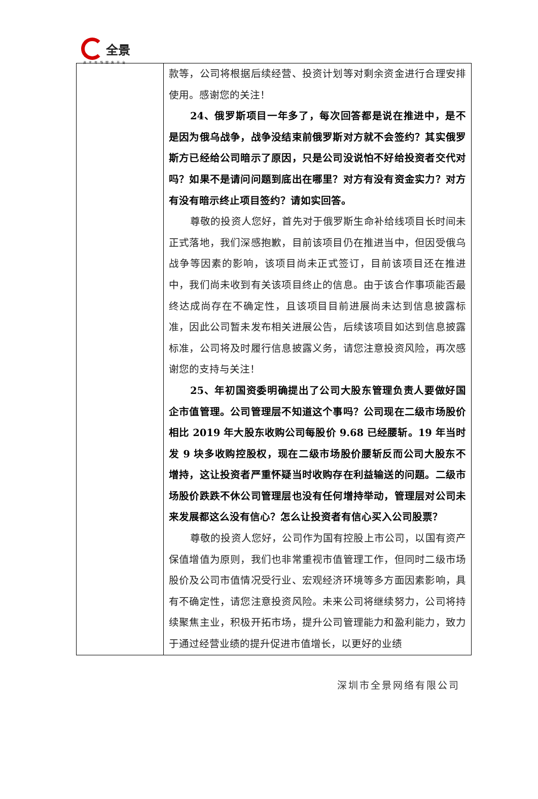全景
资本市场服务平台
| | 款等，公司将根据后续经营、投资计划等对剩余资金进行合理安排使用。感谢您的关注！ 24、俄罗斯项目一年多了，每次回答都是说在推进中，是不是因为俄乌战争，战争没结束前俄罗斯对方就不会签约？其实俄罗斯方已经给公司暗示了原因，只是公司没说怕不好给投资者交代对吗？如果不是请问问题到底出在哪里？对方有没有资金实力？对方有没有暗示终止项目签约？请如实回答。 尊敬的投资人您好，首先对于俄罗斯生命补给线项目长时间未正式落地，我们深感抱歉，目前该项目仍在推进当中，但因受俄乌战争等因素的影响，该项目尚未正式签订，目前该项目还在推进中，我们尚未收到有关该项目终止的信息。由于该合作事项能否最终达成尚存在不确定性，且该项目目前进展尚未达到信息披露标准，因此公司暂未发布相关进展公告，后续该项目如达到信息披露标准，公司将及时履行信息披露义务，请您注意投资风险，再次感谢您的支持与关注！ 25、年初国资委明确提出了公司大股东管理负责人要做好国企市值管理。公司管理层不知道这个事吗？公司现在二级市场股价相比 2019 年大股东收购公司每股价 9.68 已经腰斩。19 年当时发 9 块多收购控股权，现在二级市场股价腰斩反而公司大股东不增持，这让投资者严重怀疑当时收购存在利益输送的问题。二级市场股价跌跌不休公司管理层也没有任何增持举动，管理层对公司未来发展都这么没有信心？怎么让投资者有信心买入公司股票？ 尊敬的投资人您好，公司作为国有控股上市公司，以国有资产保值增值为原则，我们也非常重视市值管理工作，但同时二级市场股价及公司市值情况受行业、宏观经济环境等多方面因素影响，具有不确定性，请您注意投资风险。未来公司将继续努力，公司将持续聚焦主业，积极开拓市场，提升公司管理能力和盈利能力，致力于通过经营业绩的提升促进市值增长，以更好的业绩 |
深圳市全景网络有限公司